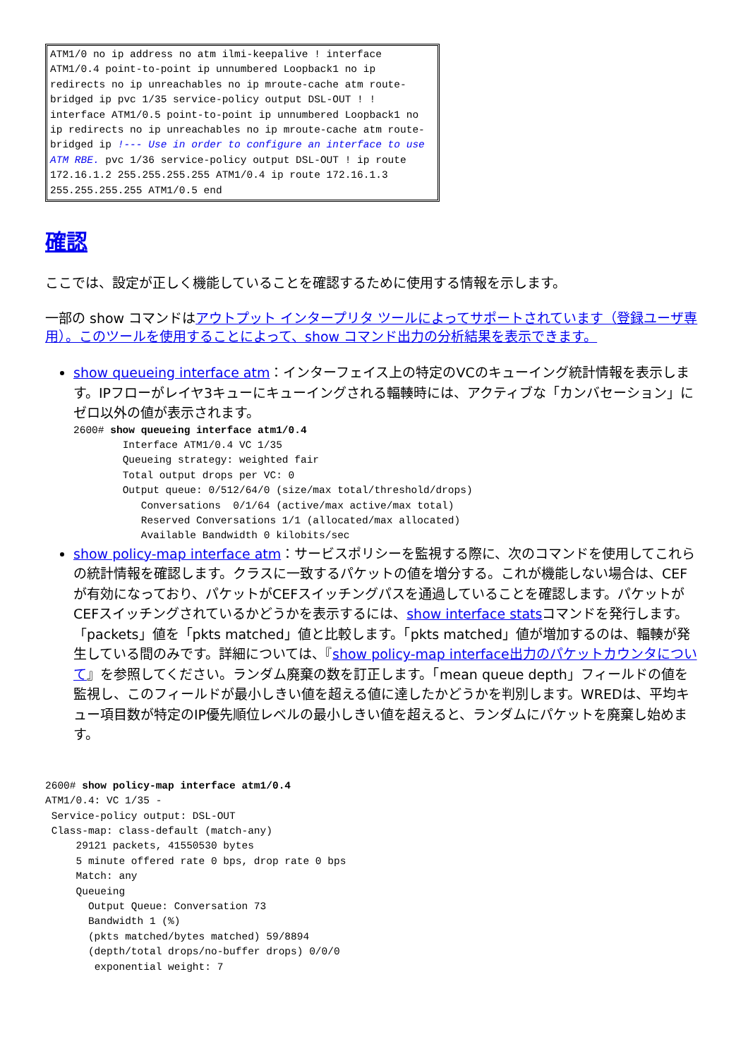ATM1/0 no ip address no atm ilmi-keepalive ! interface ATM1/0.4 point-to-point ip unnumbered Loopback1 no ip redirects no ip unreachables no ip mroute-cache atm route-bridged ip pvc 1/35 service-policy output DSL-OUT ! ! interface ATM1/0.5 point-to-point ip unnumbered Loopback1 no ip redirects no ip unreachables no ip mroute-cache atm route-bridged ip !--- Use in order to configure an interface to use ATM RBE. pvc 1/36 service-policy output DSL-OUT ! ip route 172.16.1.2 255.255.255.255 ATM1/0.4 ip route 172.16.1.3 255.255.255.255 ATM1/0.5 end
確認
ここでは、設定が正しく機能していることを確認するために使用する情報を示します。
一部の show コマンドはアウトプット インタープリタ ツールによってサポートされています（登録ユーザ専用）。このツールを使用することによって、show コマンド出力の分析結果を表示できます。
show queueing interface atm：インターフェイス上の特定のVCのキューイング統計情報を表示します。IPフローがレイヤ3キューにキューイングされる輻輳時には、アクティブな「カンバセーション」にゼロ以外の値が表示されます。
2600# show queueing interface atm1/0.4
        Interface ATM1/0.4 VC 1/35
        Queueing strategy: weighted fair
        Total output drops per VC: 0
        Output queue: 0/512/64/0 (size/max total/threshold/drops)
           Conversations  0/1/64 (active/max active/max total)
           Reserved Conversations 1/1 (allocated/max allocated)
           Available Bandwidth 0 kilobits/sec
show policy-map interface atm：サービスポリシーを監視する際に、次のコマンドを使用してこれらの統計情報を確認します。クラスに一致するパケットの値を増分する。これが機能しない場合は、CEFが有効になっており、パケットがCEFスイッチングパスを通過していることを確認します。パケットがCEFスイッチングされているかどうかを表示するには、show interface statsコマンドを発行します。「packets」値を「pkts matched」値と比較します。「pkts matched」値が増加するのは、輻輳が発生している間のみです。詳細については、『show policy-map interface出力のパケットカウンタについて』を参照してください。ランダム廃棄の数を訂正します。「mean queue depth」フィールドの値を監視し、このフィールドが最小しきい値を超える値に達したかどうかを判別します。WREDは、平均キュー項目数が特定のIP優先順位レベルの最小しきい値を超えると、ランダムにパケットを廃棄し始めます。
2600# show policy-map interface atm1/0.4
ATM1/0.4: VC 1/35 -
 Service-policy output: DSL-OUT
 Class-map: class-default (match-any)
     29121 packets, 41550530 bytes
     5 minute offered rate 0 bps, drop rate 0 bps
     Match: any
     Queueing
       Output Queue: Conversation 73
       Bandwidth 1 (%)
       (pkts matched/bytes matched) 59/8894
       (depth/total drops/no-buffer drops) 0/0/0
        exponential weight: 7